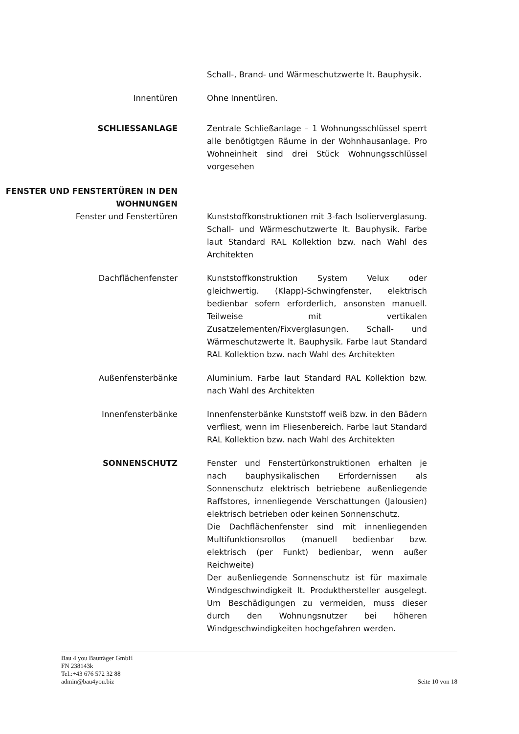Schall-, Brand- und Wärmeschutzwerte lt. Bauphysik.
Innentüren Ohne Innentüren.
SCHLIESSANLAGE Zentrale Schließanlage – 1 Wohnungsschlüssel sperrt alle benötigtgen Räume in der Wohnhausanlage. Pro Wohneinheit sind drei Stück Wohnungsschlüssel vorgesehen
FENSTER UND FENSTERTÜREN IN DEN WOHNUNGEN
Fenster und Fenstertüren Kunststoffkonstruktionen mit 3-fach Isolierverglasung. Schall- und Wärmeschutzwerte lt. Bauphysik. Farbe laut Standard RAL Kollektion bzw. nach Wahl des Architekten
Dachflächenfenster Kunststoffkonstruktion System Velux oder gleichwertig. (Klapp)-Schwingfenster, elektrisch bedienbar sofern erforderlich, ansonsten manuell. Teilweise mit vertikalen Zusatzelementen/Fixverglasungen. Schall- und Wärmeschutzwerte lt. Bauphysik. Farbe laut Standard RAL Kollektion bzw. nach Wahl des Architekten
Außenfensterbänke Aluminium. Farbe laut Standard RAL Kollektion bzw. nach Wahl des Architekten
Innenfensterbänke Innenfensterbänke Kunststoff weiß bzw. in den Bädern verfliest, wenn im Fliesenbereich. Farbe laut Standard RAL Kollektion bzw. nach Wahl des Architekten
SONNENSCHUTZ Fenster und Fenstertürkonstruktionen erhalten je nach bauphysikalischen Erfordernissen als Sonnenschutz elektrisch betriebene außenliegende Raffstores, innenliegende Verschattungen (Jalousien) elektrisch betrieben oder keinen Sonnenschutz.
Die Dachflächenfenster sind mit innenliegenden Multifunktionsrollos (manuell bedienbar bzw. elektrisch (per Funkt) bedienbar, wenn außer Reichweite)
Der außenliegende Sonnenschutz ist für maximale Windgeschwindigkeit lt. Produkthersteller ausgelegt. Um Beschädigungen zu vermeiden, muss dieser durch den Wohnungsnutzer bei höheren Windgeschwindigkeiten hochgefahren werden.
Bau 4 you Bauträger GmbH
FN 238143k
Tel.:+43 676 572 32 88
admin@bau4you.biz
Seite 10 von 18